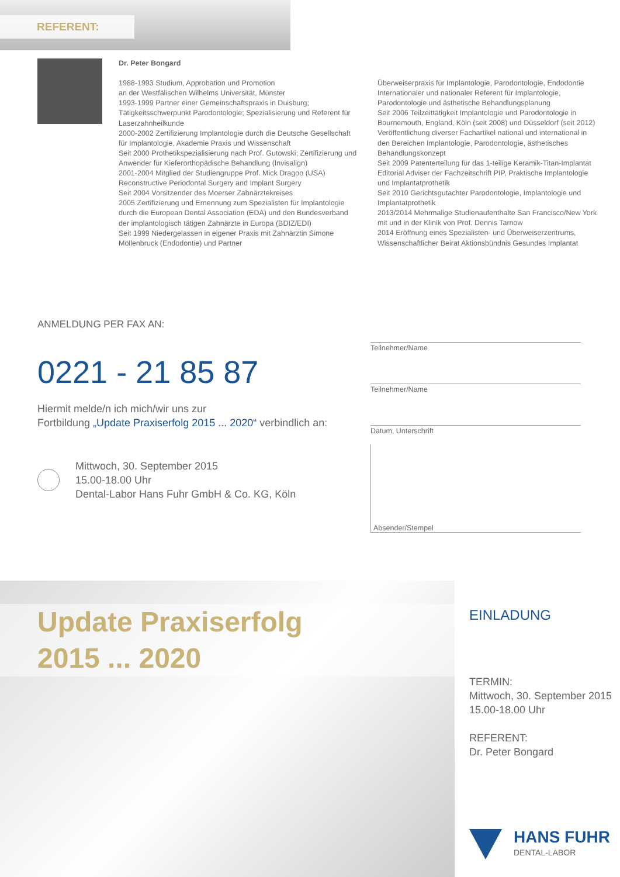REFERENT:
Dr. Peter Bongard
1988-1993 Studium, Approbation und Promotion
an der Westfälischen Wilhelms Universität, Münster
1993-1999 Partner einer Gemeinschaftspraxis in Duisburg; Tätigkeitsschwerpunkt Parodontologie; Spezialisierung und Referent für Laserzahnheilkunde
2000-2002 Zertifizierung Implantologie durch die Deutsche Gesellschaft für Implantologie, Akademie Praxis und Wissenschaft
Seit 2000 Prothetikspezialisierung nach Prof. Gutowski; Zertifizierung und Anwender für Kieferorthopädische Behandlung (Invisalign)
2001-2004 Mitglied der Studiengruppe Prof. Mick Dragoo (USA) Reconstructive Periodontal Surgery and Implant Surgery
Seit 2004 Vorsitzender des Moerser Zahnärztekreises
2005 Zertifizierung und Ernennung zum Spezialisten für Implantologie durch die European Dental Association (EDA) und den Bundesverband der implantologisch tätigen Zahnärzte in Europa (BDIZ/EDI)
Seit 1999 Niedergelassen in eigener Praxis mit Zahnärztin Simone Möllenbruck (Endodontie) und Partner
Überweiserpraxis für Implantologie, Parodontologie, Endodontie
Internationaler und nationaler Referent für Implantologie, Parodontologie und ästhetische Behandlungsplanung
Seit 2006 Teilzeittätigkeit Implantologie und Parodontologie in Bournemouth, England, Köln (seit 2008) und Düsseldorf (seit 2012)
Veröffentlichung diverser Fachartikel national und international in den Bereichen Implantologie, Parodontologie, ästhetisches Behandlungskonzept
Seit 2009 Patenterteilung für das 1-teilige Keramik-Titan-Implantat
Editorial Adviser der Fachzeitschrift PIP, Praktische Implantologie und Implantatprothetik
Seit 2010 Gerichtsgutachter Parodontologie, Implantologie und Implantatprothetik
2013/2014 Mehrmalige Studienaufenthalte San Francisco/New York mit und in der Klinik von Prof. Dennis Tarnow
2014 Eröffnung eines Spezialisten- und Überweiserzentrums, Wissenschaftlicher Beirat Aktionsbündnis Gesundes Implantat
ANMELDUNG PER FAX AN:
0221 - 21 85 87
Hiermit melde/n ich mich/wir uns zur
Fortbildung „Update Praxiserfolg 2015 ... 2020“ verbindlich an:
Mittwoch, 30. September 2015
15.00-18.00 Uhr
Dental-Labor Hans Fuhr GmbH & Co. KG, Köln
Teilnehmer/Name
Teilnehmer/Name
Datum, Unterschrift
Absender/Stempel
Update Praxiserfolg
2015 ... 2020
EINLADUNG
TERMIN:
Mittwoch, 30. September 2015
15.00-18.00 Uhr
REFERENT:
Dr. Peter Bongard
HANS FUHR
DENTAL-LABOR